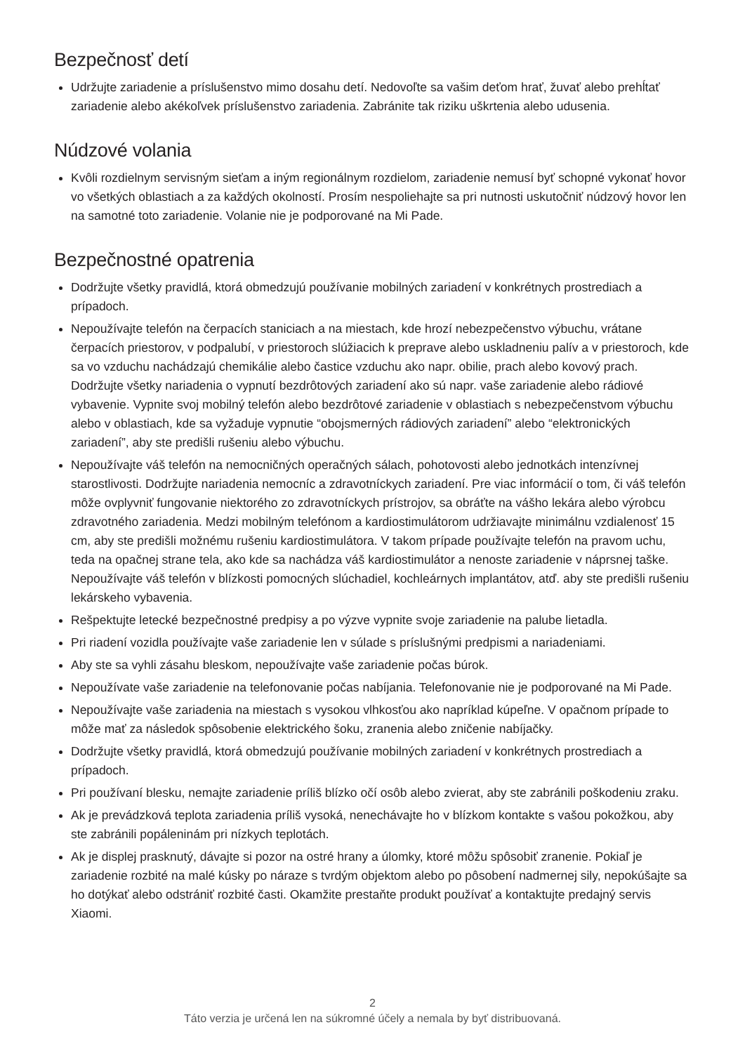Bezpečnosť detí
Udržujte zariadenie a príslušenstvo mimo dosahu detí. Nedovoľte sa vašim deťom hrať, žuvať alebo prehĺtať zariadenie alebo akékoľvek príslušenstvo zariadenia. Zabránite tak riziku uškrtenia alebo udusenia.
Núdzové volania
Kvôli rozdielnym servisným sieťam a iným regionálnym rozdielom, zariadenie nemusí byť schopné vykonať hovor vo všetkých oblastiach a za každých okolností. Prosím nespoliehajte sa pri nutnosti uskutočniť núdzový hovor len na samotné toto zariadenie. Volanie nie je podporované na Mi Pade.
Bezpečnostné opatrenia
Dodržujte všetky pravidlá, ktorá obmedzujú používanie mobilných zariadení v konkrétnych prostrediach a prípadoch.
Nepoužívajte telefón na čerpacích staniciach a na miestach, kde hrozí nebezpečenstvo výbuchu, vrátane čerpacích priestorov, v podpalubí, v priestoroch slúžiacich k preprave alebo uskladneniu palív a v priestoroch, kde sa vo vzduchu nachádzajú chemikálie alebo častice vzduchu ako napr. obilie, prach alebo kovový prach. Dodržujte všetky nariadenia o vypnutí bezdrôtových zariadení ako sú napr. vaše zariadenie alebo rádiové vybavenie. Vypnite svoj mobilný telefón alebo bezdrôtové zariadenie v oblastiach s nebezpečenstvom výbuchu alebo v oblastiach, kde sa vyžaduje vypnutie “obojsmerných rádiových zariadení” alebo “elektronických zariadení”, aby ste predišli rušeniu alebo výbuchu.
Nepoužívajte váš telefón na nemocničných operačných sálach, pohotovosti alebo jednotkách intenzívnej starostlivosti. Dodržujte nariadenia nemocníc a zdravotníckych zariadení. Pre viac informácií o tom, či váš telefón môže ovplyvniť fungovanie niektorého zo zdravotníckych prístrojov, sa obráťte na vášho lekára alebo výrobcu zdravotného zariadenia. Medzi mobilným telefónom a kardiostimulátorom udržiavajte minimálnu vzdialenosť 15 cm, aby ste predišli možnému rušeniu kardiostimulátora. V takom prípade používajte telefón na pravom uchu, teda na opačnej strane tela, ako kde sa nachádza váš kardiostimulátor a nenoste zariadenie v náprsnej taške. Nepoužívajte váš telefón v blízkosti pomocných slúchadiel, kochleárnych implantátov, atď. aby ste predišli rušeniu lekárskeho vybavenia.
Rešpektujte letecké bezpečnostné predpisy a po výzve vypnite svoje zariadenie na palube lietadla.
Pri riadení vozidla používajte vaše zariadenie len v súlade s príslušnými predpismi a nariadeniami.
Aby ste sa vyhli zásahu bleskom, nepoužívajte vaše zariadenie počas búrok.
Nepoužívate vaše zariadenie na telefonovanie počas nabíjania. Telefonovanie nie je podporované na Mi Pade.
Nepoužívajte vaše zariadenia na miestach s vysokou vlhkosťou ako napríklad kúpeľne. V opačnom prípade to môže mať za následok spôsobenie elektrického šoku, zranenia alebo zničenie nabíjačky.
Dodržujte všetky pravidlá, ktorá obmedzujú používanie mobilných zariadení v konkrétnych prostrediach a prípadoch.
Pri používaní blesku, nemajte zariadenie príliš blízko očí osôb alebo zvierat, aby ste zabránili poškodeniu zraku.
Ak je prevádzková teplota zariadenia príliš vysoká, nenechávajte ho v blízkom kontakte s vašou pokožkou, aby ste zabránili popáleninám pri nízkych teplotách.
Ak je displej prasknutý, dávajte si pozor na ostré hrany a úlomky, ktoré môžu spôsobiť zranenie. Pokiaľ je zariadenie rozbité na malé kúsky po náraze s tvrdým objektom alebo po pôsobení nadmernej sily, nepokúšajte sa ho dotýkať alebo odstrániť rozbité časti. Okamžite prestaňte produkt používať a kontaktujte predajný servis Xiaomi.
2
Táto verzia je určená len na súkromné účely a nemala by byť distribuovaná.